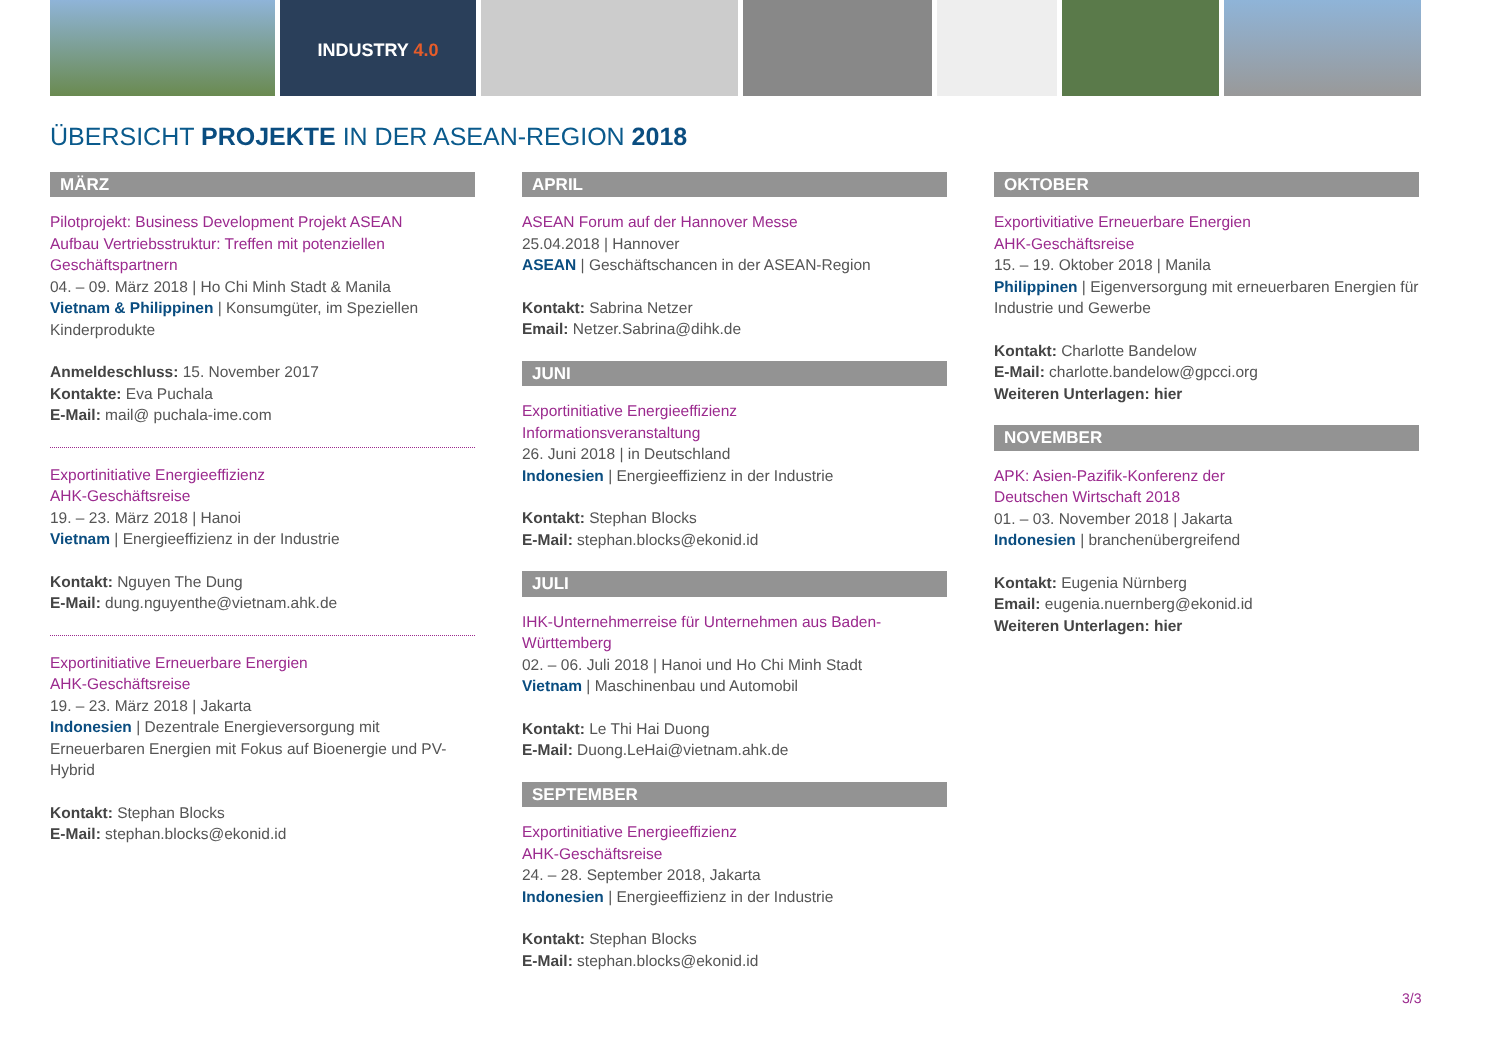INDUSTRY 4.0
ÜBERSICHT PROJEKTE IN DER ASEAN-REGION 2018
MÄRZ
Pilotprojekt: Business Development Projekt ASEAN
Aufbau Vertriebsstruktur: Treffen mit potenziellen Geschäftspartnern
04. – 09. März 2018 | Ho Chi Minh Stadt & Manila
Vietnam & Philippinen | Konsumgüter, im Speziellen Kinderprodukte
Anmeldeschluss: 15. November 2017
Kontakte: Eva Puchala
E-Mail: mail@ puchala-ime.com
Exportinitiative Energieeffizienz
AHK-Geschäftsreise
19. – 23. März 2018 | Hanoi
Vietnam | Energieeffizienz in der Industrie
Kontakt: Nguyen The Dung
E-Mail: dung.nguyenthe@vietnam.ahk.de
Exportinitiative Erneuerbare Energien
AHK-Geschäftsreise
19. – 23. März 2018 | Jakarta
Indonesien | Dezentrale Energieversorgung mit Erneuerbaren Energien mit Fokus auf Bioenergie und PV-Hybrid
Kontakt: Stephan Blocks
E-Mail: stephan.blocks@ekonid.id
APRIL
ASEAN Forum auf der Hannover Messe
25.04.2018 | Hannover
ASEAN | Geschäftschancen in der ASEAN-Region
Kontakt: Sabrina Netzer
Email: Netzer.Sabrina@dihk.de
JUNI
Exportinitiative Energieeffizienz
Informationsveranstaltung
26. Juni 2018 | in Deutschland
Indonesien | Energieeffizienz in der Industrie
Kontakt: Stephan Blocks
E-Mail: stephan.blocks@ekonid.id
JULI
IHK-Unternehmerreise für Unternehmen aus Baden-Württemberg
02. – 06. Juli 2018 | Hanoi und Ho Chi Minh Stadt
Vietnam | Maschinenbau und Automobil
Kontakt: Le Thi Hai Duong
E-Mail: Duong.LeHai@vietnam.ahk.de
SEPTEMBER
Exportinitiative Energieeffizienz
AHK-Geschäftsreise
24. – 28. September 2018, Jakarta
Indonesien | Energieeffizienz in der Industrie
Kontakt: Stephan Blocks
E-Mail: stephan.blocks@ekonid.id
OKTOBER
Exportivitiative Erneuerbare Energien
AHK-Geschäftsreise
15. – 19. Oktober 2018 | Manila
Philippinen | Eigenversorgung mit erneuerbaren Energien für Industrie und Gewerbe
Kontakt: Charlotte Bandelow
E-Mail: charlotte.bandelow@gpcci.org
Weiteren Unterlagen: hier
NOVEMBER
APK: Asien-Pazifik-Konferenz der
Deutschen Wirtschaft 2018
01. – 03. November 2018 | Jakarta
Indonesien | branchenübergreifend
Kontakt: Eugenia Nürnberg
Email: eugenia.nuernberg@ekonid.id
Weiteren Unterlagen: hier
3/3